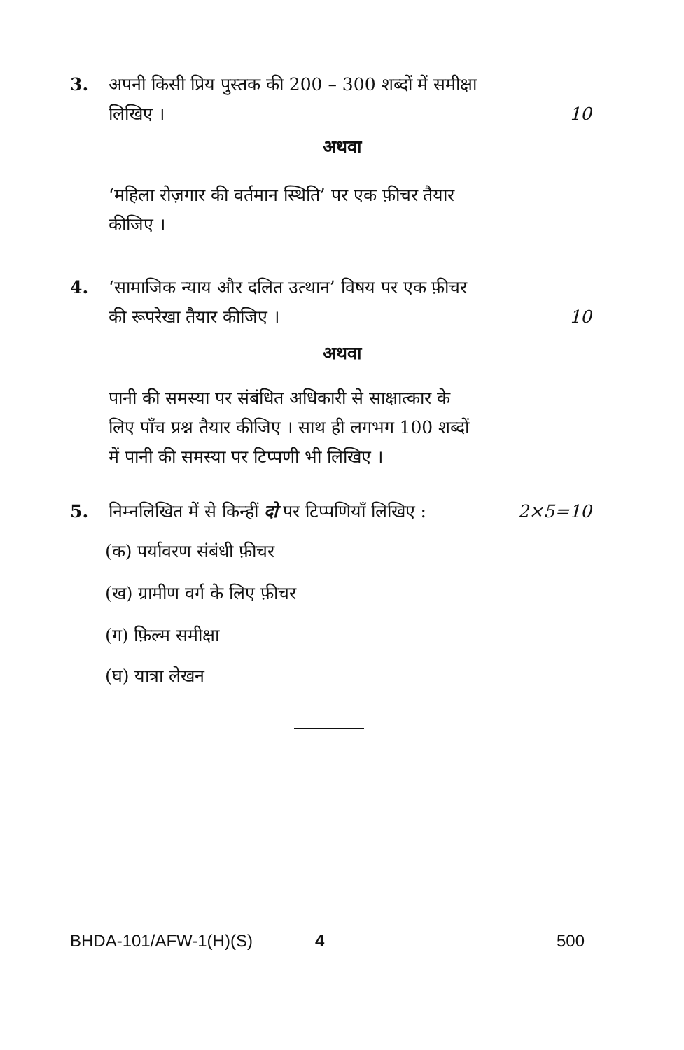3.
अपनी किसी प्रिय पुस्तक की 200 – 300 शब्दों में समीक्षा
लिखिए ।
10
अथवा
‘महिला रोज़गार की वर्तमान स्थिति’ पर एक फ़ीचर तैयार
कीजिए ।
4.
‘सामाजिक न्याय और दलित उत्थान’ विषय पर एक फ़ीचर
की रूपरेखा तैयार कीजिए ।
10
अथवा
पानी की समस्या पर संबंधित अधिकारी से साक्षात्कार के
लिए पाँच प्रश्न तैयार कीजिए । साथ ही लगभग 100 शब्दों
में पानी की समस्या पर टिप्पणी भी लिखिए ।
5.
निम्नलिखित में से किन्हीं दो पर टिप्पणियाँ लिखिए :
2×5=10
(क) पर्यावरण संबंधी फ़ीचर
(ख) ग्रामीण वर्ग के लिए फ़ीचर
(ग) फ़िल्म समीक्षा
(घ) यात्रा लेखन
BHDA-101/AFW-1(H)(S) 4 500